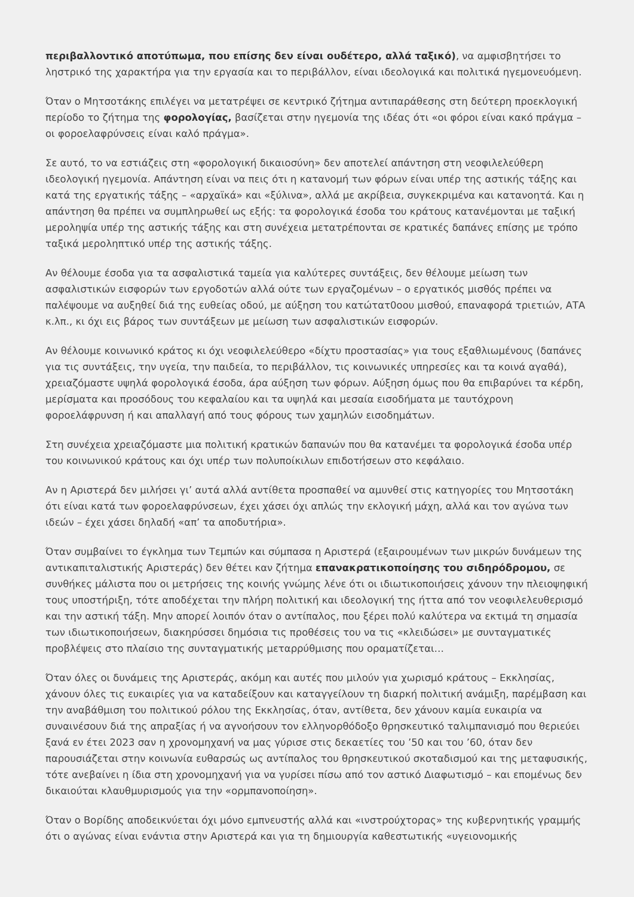περιβαλλοντικό αποτύπωμα, που επίσης δεν είναι ουδέτερο, αλλά ταξικό), να αμφισβητήσει το ληστρικό της χαρακτήρα για την εργασία και το περιβάλλον, είναι ιδεολογικά και πολιτικά ηγεμονευόμενη.
Όταν ο Μητσοτάκης επιλέγει να μετατρέψει σε κεντρικό ζήτημα αντιπαράθεσης στη δεύτερη προεκλογική περίοδο το ζήτημα της φορολογίας, βασίζεται στην ηγεμονία της ιδέας ότι «οι φόροι είναι κακό πράγμα – οι φοροελαφρύνσεις είναι καλό πράγμα».
Σε αυτό, το να εστιάζεις στη «φορολογική δικαιοσύνη» δεν αποτελεί απάντηση στη νεοφιλελεύθερη ιδεολογική ηγεμονία. Απάντηση είναι να πεις ότι η κατανομή των φόρων είναι υπέρ της αστικής τάξης και κατά της εργατικής τάξης – «αρχαϊκά» και «ξύλινα», αλλά με ακρίβεια, συγκεκριμένα και κατανοητά. Και η απάντηση θα πρέπει να συμπληρωθεί ως εξής: τα φορολογικά έσοδα του κράτους κατανέμονται με ταξική μεροληψία υπέρ της αστικής τάξης και στη συνέχεια μετατρέπονται σε κρατικές δαπάνες επίσης με τρόπο ταξικά μεροληπτικό υπέρ της αστικής τάξης.
Αν θέλουμε έσοδα για τα ασφαλιστικά ταμεία για καλύτερες συντάξεις, δεν θέλουμε μείωση των ασφαλιστικών εισφορών των εργοδοτών αλλά ούτε των εργαζομένων – ο εργατικός μισθός πρέπει να παλέψουμε να αυξηθεί διά της ευθείας οδού, με αύξηση του κατώτατ0οου μισθού, επαναφορά τριετιών, ΑΤΑ κ.λπ., κι όχι εις βάρος των συντάξεων με μείωση των ασφαλιστικών εισφορών.
Αν θέλουμε κοινωνικό κράτος κι όχι νεοφιλελεύθερο «δίχτυ προστασίας» για τους εξαθλιωμένους (δαπάνες για τις συντάξεις, την υγεία, την παιδεία, το περιβάλλον, τις κοινωνικές υπηρεσίες και τα κοινά αγαθά), χρειαζόμαστε υψηλά φορολογικά έσοδα, άρα αύξηση των φόρων. Αύξηση όμως που θα επιβαρύνει τα κέρδη, μερίσματα και προσόδους του κεφαλαίου και τα υψηλά και μεσαία εισοδήματα με ταυτόχρονη φοροελάφρυνση ή και απαλλαγή από τους φόρους των χαμηλών εισοδημάτων.
Στη συνέχεια χρειαζόμαστε μια πολιτική κρατικών δαπανών που θα κατανέμει τα φορολογικά έσοδα υπέρ του κοινωνικού κράτους και όχι υπέρ των πολυποίκιλων επιδοτήσεων στο κεφάλαιο.
Αν η Αριστερά δεν μιλήσει γι’ αυτά αλλά αντίθετα προσπαθεί να αμυνθεί στις κατηγορίες του Μητσοτάκη ότι είναι κατά των φοροελαφρύνσεων, έχει χάσει όχι απλώς την εκλογική μάχη, αλλά και τον αγώνα των ιδεών – έχει χάσει δηλαδή «απ’ τα αποδυτήρια».
Όταν συμβαίνει το έγκλημα των Τεμπών και σύμπασα η Αριστερά (εξαιρουμένων των μικρών δυνάμεων της αντικαπιταλιστικής Αριστεράς) δεν θέτει καν ζήτημα επανακρατικοποίησης του σιδηρόδρομου, σε συνθήκες μάλιστα που οι μετρήσεις της κοινής γνώμης λένε ότι οι ιδιωτικοποιήσεις χάνουν την πλειοψηφική τους υποστήριξη, τότε αποδέχεται την πλήρη πολιτική και ιδεολογική της ήττα από τον νεοφιλελευθερισμό και την αστική τάξη. Μην απορεί λοιπόν όταν ο αντίπαλος, που ξέρει πολύ καλύτερα να εκτιμά τη σημασία των ιδιωτικοποιήσεων, διακηρύσσει δημόσια τις προθέσεις του να τις «κλειδώσει» με συνταγματικές προβλέψεις στο πλαίσιο της συνταγματικής μεταρρύθμισης που οραματίζεται…
Όταν όλες οι δυνάμεις της Αριστεράς, ακόμη και αυτές που μιλούν για χωρισμό κράτους – Εκκλησίας, χάνουν όλες τις ευκαιρίες για να καταδείξουν και καταγγείλουν τη διαρκή πολιτική ανάμιξη, παρέμβαση και την αναβάθμιση του πολιτικού ρόλου της Εκκλησίας, όταν, αντίθετα, δεν χάνουν καμία ευκαιρία να συναινέσουν διά της απραξίας ή να αγνοήσουν τον ελληνορθόδοξο θρησκευτικό ταλιμπανισμό που θεριεύει ξανά εν έτει 2023 σαν η χρονομηχανή να μας γύρισε στις δεκαετίες του ’50 και του ’60, όταν δεν παρουσιάζεται στην κοινωνία ευθαρσώς ως αντίπαλος του θρησκευτικού σκοταδισμού και της μεταφυσικής, τότε ανεβαίνει η ίδια στη χρονομηχανή για να γυρίσει πίσω από τον αστικό Διαφωτισμό – και επομένως δεν δικαιούται κλαυθμυρισμούς για την «ορμπανοποίηση».
Όταν ο Βορίδης αποδεικνύεται όχι μόνο εμπνευστής αλλά και «ινστρούχτορας» της κυβερνητικής γραμμής ότι ο αγώνας είναι ενάντια στην Αριστερά και για τη δημιουργία καθεστωτικής «υγειονομικής